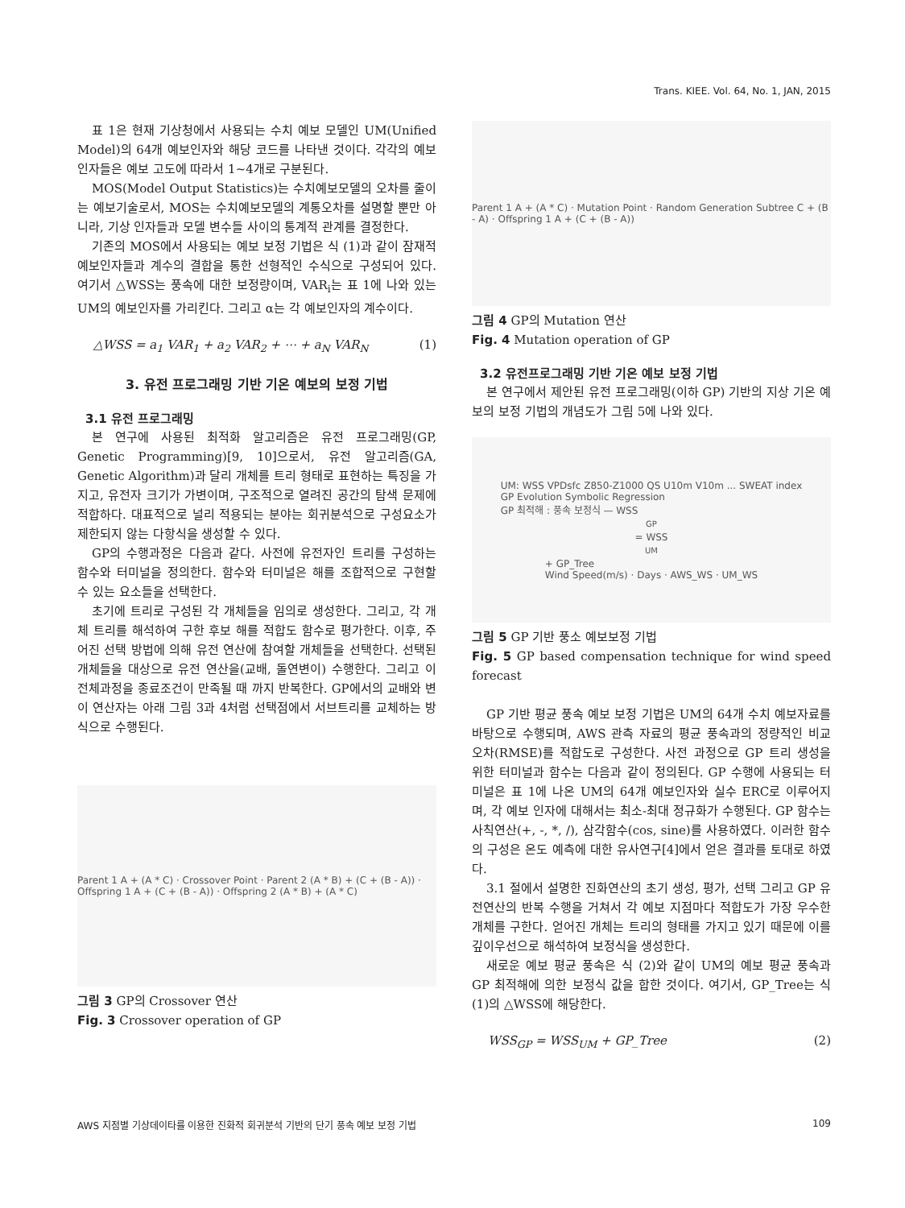Trans. KIEE. Vol. 64, No. 1, JAN, 2015
표 1은 현재 기상청에서 사용되는 수치 예보 모델인 UM(Unified Model)의 64개 예보인자와 해당 코드를 나타낸 것이다. 각각의 예보 인자들은 예보 고도에 따라서 1~4개로 구분된다.
MOS(Model Output Statistics)는 수치예보모델의 오차를 줄이는 예보기술로서, MOS는 수치예보모델의 계통오차를 설명할 뿐만 아니라, 기상 인자들과 모델 변수들 사이의 통계적 관계를 결정한다.
기존의 MOS에서 사용되는 예보 보정 기법은 식 (1)과 같이 잠재적 예보인자들과 계수의 결합을 통한 선형적인 수식으로 구성되어 있다. 여기서 △WSS는 풍속에 대한 보정량이며, VAR<sub>i</sub>는 표 1에 나와 있는 UM의 예보인자를 가리킨다. 그리고 α는 각 예보인자의 계수이다.
△WSS = a<sub>1</sub> VAR<sub>1</sub> + a<sub>2</sub> VAR<sub>2</sub> + ⋯ + a<sub>N</sub> VAR<sub>N</sub> (1)
3. 유전 프로그래밍 기반 기온 예보의 보정 기법
3.1 유전 프로그래밍
본 연구에 사용된 최적화 알고리즘은 유전 프로그래밍(GP, Genetic Programming)[9, 10]으로서, 유전 알고리즘(GA, Genetic Algorithm)과 달리 개체를 트리 형태로 표현하는 특징을 가지고, 유전자 크기가 가변이며, 구조적으로 열려진 공간의 탐색 문제에 적합하다. 대표적으로 널리 적용되는 분야는 회귀분석으로 구성요소가 제한되지 않는 다항식을 생성할 수 있다.
GP의 수행과정은 다음과 같다. 사전에 유전자인 트리를 구성하는 함수와 터미널을 정의한다. 함수와 터미널은 해를 조합적으로 구현할 수 있는 요소들을 선택한다.
초기에 트리로 구성된 각 개체들을 임의로 생성한다. 그리고, 각 개체 트리를 해석하여 구한 후보 해를 적합도 함수로 평가한다. 이후, 주어진 선택 방법에 의해 유전 연산에 참여할 개체들을 선택한다. 선택된 개체들을 대상으로 유전 연산을(교배, 돌연변이) 수행한다. 그리고 이 전체과정을 종료조건이 만족될 때 까지 반복한다. GP에서의 교배와 변이 연산자는 아래 그림 3과 4처럼 선택점에서 서브트리를 교체하는 방식으로 수행된다.
Parent 1 A + (A * C) · Crossover Point · Parent 2 (A * B) + (C + (B - A)) · Offspring 1 A + (C + (B - A)) · Offspring 2 (A * B) + (A * C)
그림 3 GP의 Crossover 연산
Fig. 3 Crossover operation of GP
Parent 1 A + (A * C) · Mutation Point · Random Generation Subtree C + (B - A) · Offspring 1 A + (C + (B - A))
그림 4 GP의 Mutation 연산
Fig. 4 Mutation operation of GP
3.2 유전프로그래밍 기반 기온 예보 보정 기법
본 연구에서 제안된 유전 프로그래밍(이하 GP) 기반의 지상 기온 예보의 보정 기법의 개념도가 그림 5에 나와 있다.
UM: WSS VPDsfc Z850-Z1000 QS U10m V10m ... SWEAT index
GP Evolution Symbolic Regression
GP 최적해 : 풍속 보정식 — WSS<sub>GP</sub> = WSS<sub>UM</sub> + GP_Tree
Wind Speed(m/s) · Days · AWS_WS · UM_WS
그림 5 GP 기반 풍소 예보보정 기법
Fig. 5 GP based compensation technique for wind speed forecast
GP 기반 평균 풍속 예보 보정 기법은 UM의 64개 수치 예보자료를 바탕으로 수행되며, AWS 관측 자료의 평균 풍속과의 정량적인 비교 오차(RMSE)를 적합도로 구성한다. 사전 과정으로 GP 트리 생성을 위한 터미널과 함수는 다음과 같이 정의된다. GP 수행에 사용되는 터미널은 표 1에 나온 UM의 64개 예보인자와 실수 ERC로 이루어지며, 각 예보 인자에 대해서는 최소-최대 정규화가 수행된다. GP 함수는 사칙연산(+, -, *, /), 삼각함수(cos, sine)를 사용하였다. 이러한 함수의 구성은 온도 예측에 대한 유사연구[4]에서 얻은 결과를 토대로 하였다.
3.1 절에서 설명한 진화연산의 초기 생성, 평가, 선택 그리고 GP 유전연산의 반복 수행을 거쳐서 각 예보 지점마다 적합도가 가장 우수한 개체를 구한다. 얻어진 개체는 트리의 형태를 가지고 있기 때문에 이를 깊이우선으로 해석하여 보정식을 생성한다.
새로운 예보 평균 풍속은 식 (2)와 같이 UM의 예보 평균 풍속과 GP 최적해에 의한 보정식 값을 합한 것이다. 여기서, GP_Tree는 식 (1)의 △WSS에 해당한다.
WSS<sub>GP</sub> = WSS<sub>UM</sub> + GP_Tree (2)
AWS 지점별 기상데이타를 이용한 진화적 회귀분석 기반의 단기 풍속 예보 보정 기법 109